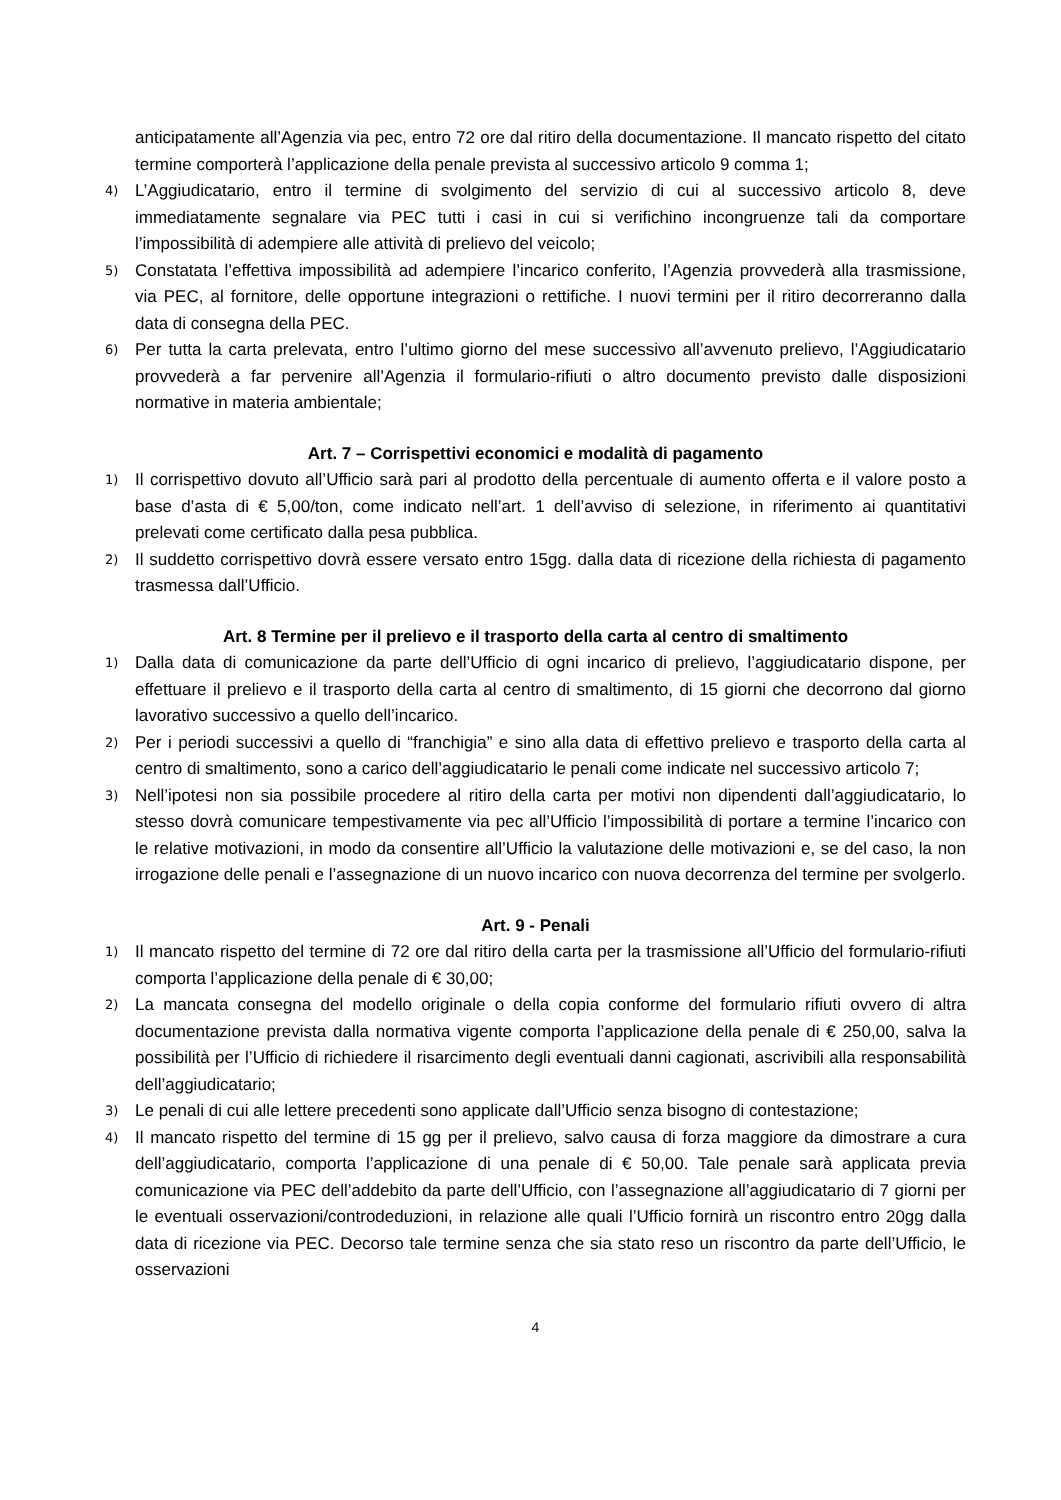anticipatamente all’Agenzia via pec, entro 72 ore dal ritiro della documentazione. Il mancato rispetto del citato termine comporterà l’applicazione della penale prevista al successivo articolo 9 comma 1;
4)
L’Aggiudicatario, entro il termine di svolgimento del servizio di cui al successivo articolo 8, deve immediatamente segnalare via PEC tutti i casi in cui si verifichino incongruenze tali da comportare l’impossibilità di adempiere alle attività di prelievo del veicolo;
5)
Constatata l’effettiva impossibilità ad adempiere l’incarico conferito, l’Agenzia provvederà alla trasmissione, via PEC, al fornitore, delle opportune integrazioni o rettifiche. I nuovi termini per il ritiro decorreranno dalla data di consegna della PEC.
6)
Per tutta la carta prelevata, entro l’ultimo giorno del mese successivo all’avvenuto prelievo, l’Aggiudicatario provvederà a far pervenire all’Agenzia il formulario-rifiuti o altro documento previsto dalle disposizioni normative in materia ambientale;
Art. 7 – Corrispettivi economici e modalità di pagamento
1)
Il corrispettivo dovuto all’Ufficio sarà pari al prodotto della percentuale di aumento offerta e il valore posto a base d’asta di € 5,00/ton, come indicato nell’art. 1 dell’avviso di selezione, in riferimento ai quantitativi prelevati come certificato dalla pesa pubblica.
2)
Il suddetto corrispettivo dovrà essere versato entro 15gg. dalla data di ricezione della richiesta di pagamento trasmessa dall’Ufficio.
Art. 8 Termine per il prelievo e il trasporto della carta al centro di smaltimento
1)
Dalla data di comunicazione da parte dell’Ufficio di ogni incarico di prelievo, l’aggiudicatario dispone, per effettuare il prelievo e il trasporto della carta al centro di smaltimento, di 15 giorni che decorrono dal giorno lavorativo successivo a quello dell’incarico.
2)
Per i periodi successivi a quello di “franchigia” e sino alla data di effettivo prelievo e trasporto della carta al centro di smaltimento, sono a carico dell’aggiudicatario le penali come indicate nel successivo articolo 7;
3)
Nell’ipotesi non sia possibile procedere al ritiro della carta per motivi non dipendenti dall’aggiudicatario, lo stesso dovrà comunicare tempestivamente via pec all’Ufficio l’impossibilità di portare a termine l’incarico con le relative motivazioni, in modo da consentire all’Ufficio la valutazione delle motivazioni e, se del caso, la non irrogazione delle penali e l’assegnazione di un nuovo incarico con nuova decorrenza del termine per svolgerlo.
Art. 9 - Penali
1)
Il mancato rispetto del termine di 72 ore dal ritiro della carta per la trasmissione all’Ufficio del formulario-rifiuti comporta l’applicazione della penale di € 30,00;
2)
La mancata consegna del modello originale o della copia conforme del formulario rifiuti ovvero di altra documentazione prevista dalla normativa vigente comporta l’applicazione della penale di € 250,00, salva la possibilità per l’Ufficio di richiedere il risarcimento degli eventuali danni cagionati, ascrivibili alla responsabilità dell’aggiudicatario;
3)
Le penali di cui alle lettere precedenti sono applicate dall’Ufficio senza bisogno di contestazione;
4)
Il mancato rispetto del termine di 15 gg per il prelievo, salvo causa di forza maggiore da dimostrare a cura dell’aggiudicatario, comporta l’applicazione di una penale di € 50,00. Tale penale sarà applicata previa comunicazione via PEC dell’addebito da parte dell’Ufficio, con l’assegnazione all’aggiudicatario di 7 giorni per le eventuali osservazioni/controdeduzioni, in relazione alle quali l’Ufficio fornirà un riscontro entro 20gg dalla data di ricezione via PEC. Decorso tale termine senza che sia stato reso un riscontro da parte dell’Ufficio, le osservazioni
4